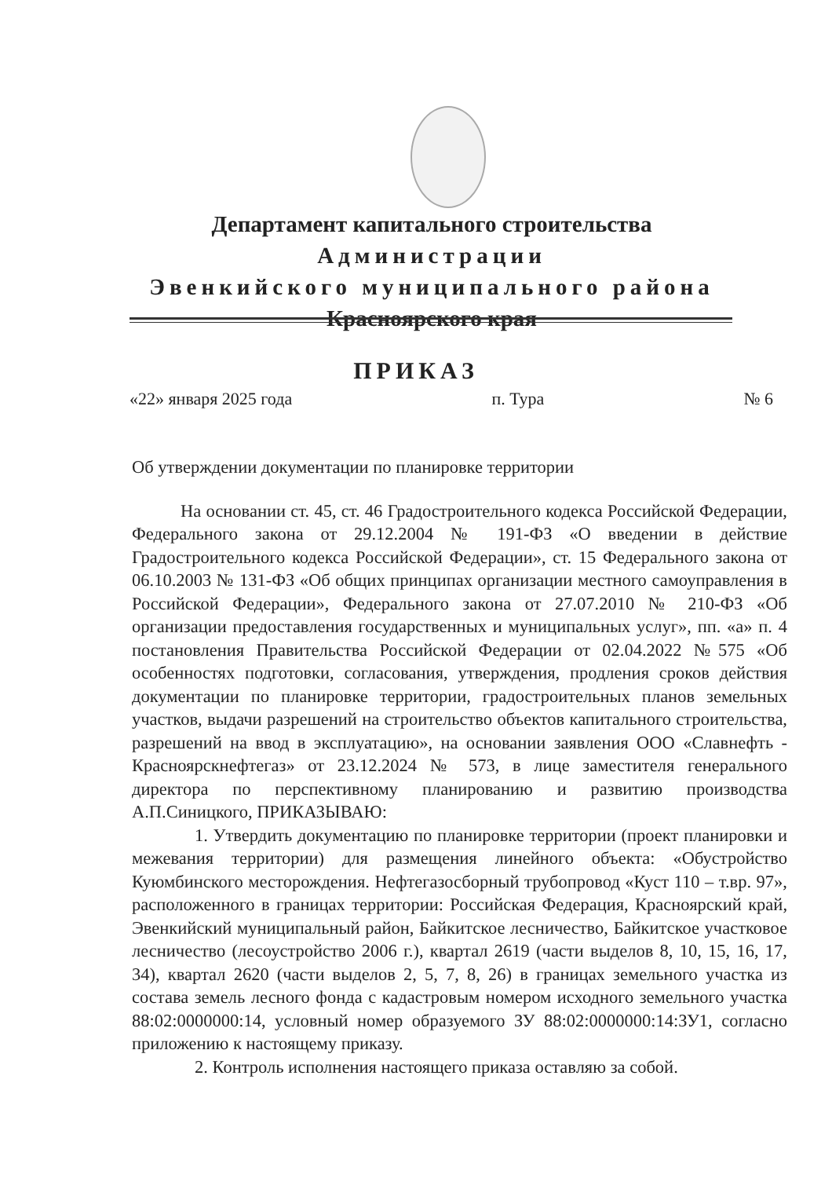Департамент капитального строительства
Администрации
Эвенкийского муниципального района
Красноярского края
ПРИКАЗ
«22» января 2025 года п. Тура № 6
Об утверждении документации по планировке территории
На основании ст. 45, ст. 46 Градостроительного кодекса Российской Федерации, Федерального закона от 29.12.2004 № 191-ФЗ «О введении в действие Градостроительного кодекса Российской Федерации», ст. 15 Федерального закона от 06.10.2003 № 131-ФЗ «Об общих принципах организации местного самоуправления в Российской Федерации», Федерального закона от 27.07.2010 № 210-ФЗ «Об организации предоставления государственных и муниципальных услуг», пп. «а» п. 4 постановления Правительства Российской Федерации от 02.04.2022 №575 «Об особенностях подготовки, согласования, утверждения, продления сроков действия документации по планировке территории, градостроительных планов земельных участков, выдачи разрешений на строительство объектов капитального строительства, разрешений на ввод в эксплуатацию», на основании заявления ООО «Славнефть - Красноярскнефтегаз» от 23.12.2024 № 573, в лице заместителя генерального директора по перспективному планированию и развитию производства А.П.Синицкого, ПРИКАЗЫВАЮ:
1. Утвердить документацию по планировке территории (проект планировки и межевания территории) для размещения линейного объекта: «Обустройство Куюмбинского месторождения. Нефтегазосборный трубопровод «Куст 110 – т.вр. 97», расположенного в границах территории: Российская Федерация, Красноярский край, Эвенкийский муниципальный район, Байкитское лесничество, Байкитское участковое лесничество (лесоустройство 2006 г.), квартал 2619 (части выделов 8, 10, 15, 16, 17, 34), квартал 2620 (части выделов 2, 5, 7, 8, 26) в границах земельного участка из состава земель лесного фонда с кадастровым номером исходного земельного участка 88:02:0000000:14, условный номер образуемого ЗУ 88:02:0000000:14:ЗУ1, согласно приложению к настоящему приказу.
2. Контроль исполнения настоящего приказа оставляю за собой.